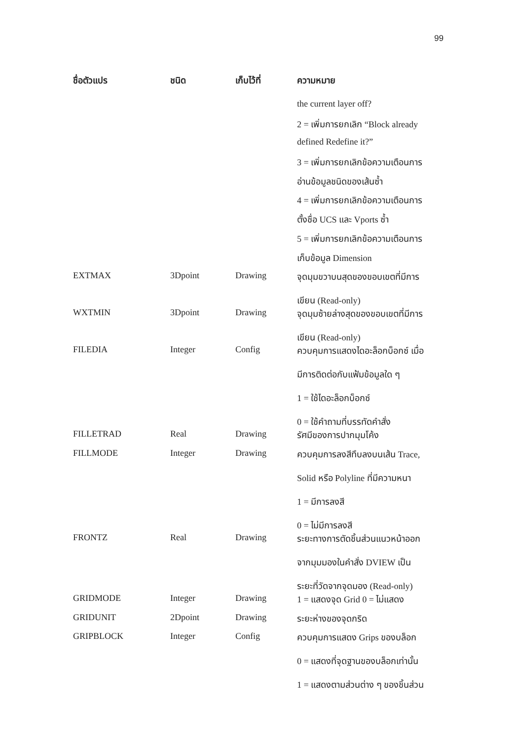99
| ชื่อตัวแปร | ชนิด | เก็บไว้ที่ | ความหมาย |
| --- | --- | --- | --- |
| | | | the current layer off? |
| | | | 2 = เพิ่มการยกเลิก “Block already |
| | | | defined Redefine it?” |
| | | | 3 = เพิ่มการยกเลิกข้อความเตือนการ |
| | | | อ่านข้อมูลชนิดของเส้นซ้ำ |
| | | | 4 = เพิ่มการยกเลิกข้อความเตือนการ |
| | | | ตั้งชื่อ UCS และ Vports ซ้ำ |
| | | | 5 = เพิ่มการยกเลิกข้อความเตือนการ |
| | | | เก็บข้อมูล Dimension |
| EXTMAX | 3Dpoint | Drawing | จุดมุมขวาบนสุดของขอบเขตที่มีการ เขียน (Read-only) |
| WXTMIN | 3Dpoint | Drawing | จุดมุมซ้ายล่างสุดของขอบเขตที่มีการ เขียน (Read-only) |
| FILEDIA | Integer | Config | ควบคุมการแสดงไดอะล็อกบ็อกซ์ เมื่อ มีการติดต่อกับแฟ้มข้อมูลใด ๆ 1 = ใช้ไดอะล็อกบ็อกซ์ 0 = ใช้คำถามที่บรรทัดคำสั่ง |
| FILLETRAD | Real | Drawing | รัศมีของการปากมุมโค้ง |
| FILLMODE | Integer | Drawing | ควบคุมการลงสีทึบลงบนเส้น Trace, Solid หรือ Polyline ที่มีความหนา 1 = มีการลงสี 0 = ไม่มีการลงสี |
| FRONTZ | Real | Drawing | ระยะทางการตัดชิ้นส่วนแนวหน้าออก จากมุมมองในคำสั่ง DVIEW เป็น ระยะที่วัดจากจุดมอง (Read-only) |
| GRIDMODE | Integer | Drawing | 1 = แสดงจุด Grid 0 = ไม่แสดง |
| GRIDUNIT | 2Dpoint | Drawing | ระยะห่างของจุดกริด |
| GRIPBLOCK | Integer | Config | ควบคุมการแสดง Grips ของบล็อก 0 = แสดงที่จุดฐานของบล็อกเท่านั้น 1 = แสดงตามส่วนต่าง ๆ ของชิ้นส่วน |